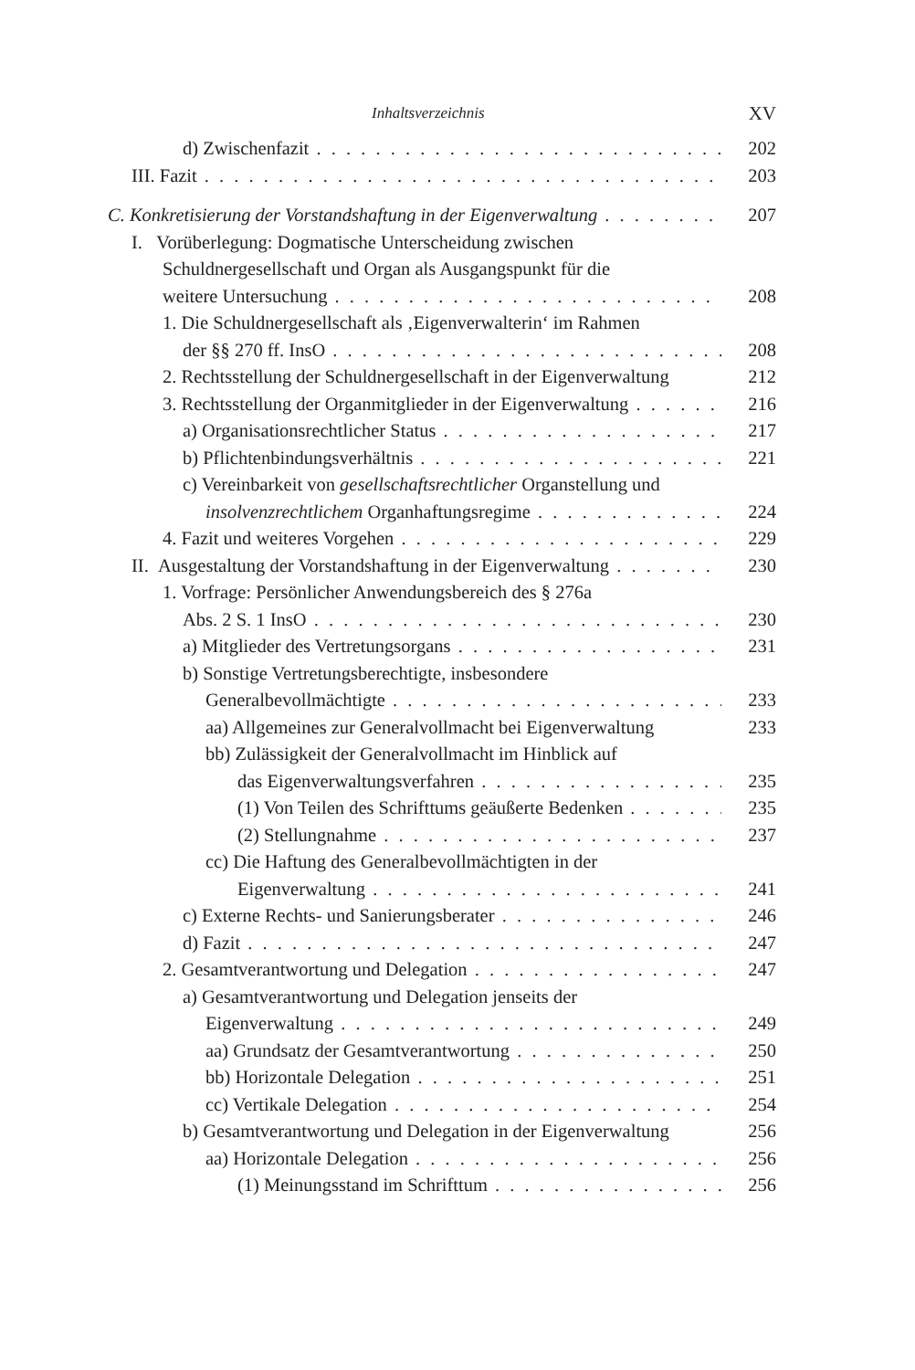Inhaltsverzeichnis XV
d) Zwischenfazit 202
III. Fazit 203
C. Konkretisierung der Vorstandshaftung in der Eigenverwaltung 207
I. Vorüberlegung: Dogmatische Unterscheidung zwischen
Schuldnergesellschaft und Organ als Ausgangspunkt für die
weitere Untersuchung 208
1. Die Schuldnergesellschaft als ‚Eigenverwalterin‘ im Rahmen
der §§ 270 ff. InsO 208
2. Rechtsstellung der Schuldnergesellschaft in der Eigenverwaltung 212
3. Rechtsstellung der Organmitglieder in der Eigenverwaltung 216
a) Organisationsrechtlicher Status 217
b) Pflichtenbindungsverhältnis 221
c) Vereinbarkeit von gesellschaftsrechtlicher Organstellung und
insolvenzrechtlichem Organhaftungsregime 224
4. Fazit und weiteres Vorgehen 229
II. Ausgestaltung der Vorstandshaftung in der Eigenverwaltung 230
1. Vorfrage: Persönlicher Anwendungsbereich des § 276a
Abs. 2 S. 1 InsO 230
a) Mitglieder des Vertretungsorgans 231
b) Sonstige Vertretungsberechtigte, insbesondere
Generalbevollmächtigte 233
aa) Allgemeines zur Generalvollmacht bei Eigenverwaltung 233
bb) Zulässigkeit der Generalvollmacht im Hinblick auf
das Eigenverwaltungsverfahren 235
(1) Von Teilen des Schrifttums geäußerte Bedenken 235
(2) Stellungnahme 237
cc) Die Haftung des Generalbevollmächtigten in der
Eigenverwaltung 241
c) Externe Rechts- und Sanierungsberater 246
d) Fazit 247
2. Gesamtverantwortung und Delegation 247
a) Gesamtverantwortung und Delegation jenseits der
Eigenverwaltung 249
aa) Grundsatz der Gesamtverantwortung 250
bb) Horizontale Delegation 251
cc) Vertikale Delegation 254
b) Gesamtverantwortung und Delegation in der Eigenverwaltung 256
aa) Horizontale Delegation 256
(1) Meinungsstand im Schrifttum 256